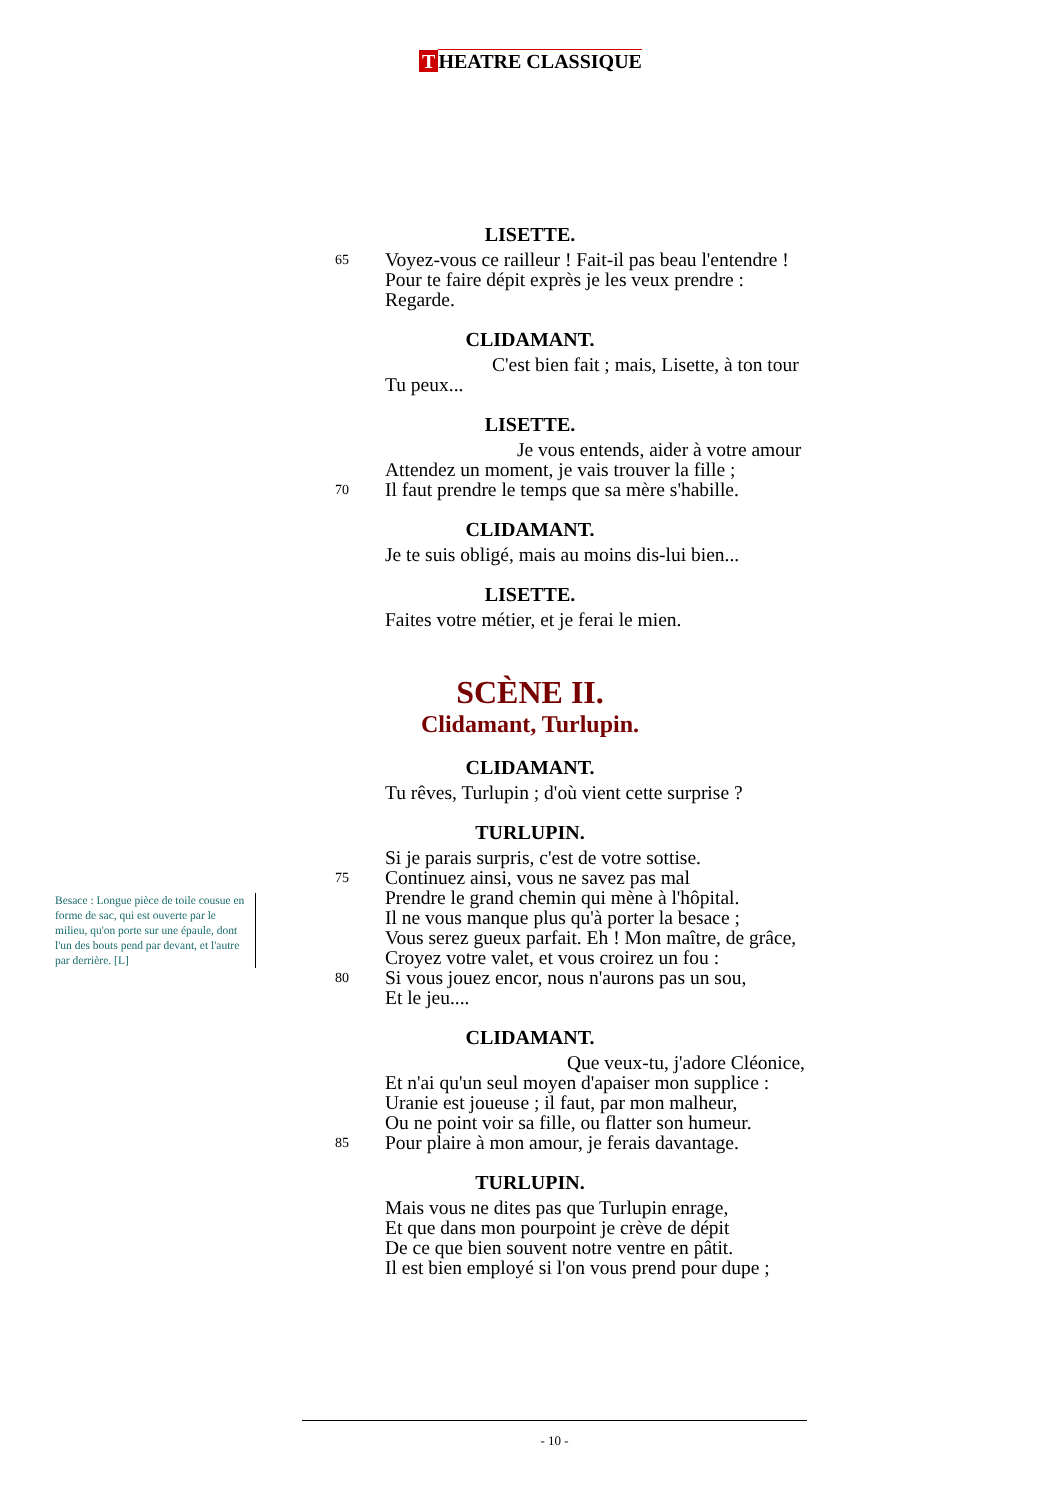T HEATRE CLASSIQUE
LISETTE.
65
Voyez-vous ce railleur ! Fait-il pas beau l'entendre !
Pour te faire dépit exprès je les veux prendre :
Regarde.
CLIDAMANT.
C'est bien fait ; mais, Lisette, à ton tour
Tu peux...
LISETTE.
70
Je vous entends, aider à votre amour
Attendez un moment, je vais trouver la fille ;
Il faut prendre le temps que sa mère s'habille.
CLIDAMANT.
Je te suis obligé, mais au moins dis-lui bien...
LISETTE.
Faites votre métier, et je ferai le mien.
SCÈNE II.
Clidamant, Turlupin.
CLIDAMANT.
Tu rêves, Turlupin ; d'où vient cette surprise ?
TURLUPIN.
Besace : Longue pièce de toile cousue en forme de sac, qui est ouverte par le milieu, qu'on porte sur une épaule, dont l'un des bouts pend par devant, et l'autre par derrière. [L]
75
80
Si je parais surpris, c'est de votre sottise.
Continuez ainsi, vous ne savez pas mal
Prendre le grand chemin qui mène à l'hôpital.
Il ne vous manque plus qu'à porter la besace ;
Vous serez gueux parfait. Eh ! Mon maître, de grâce,
Croyez votre valet, et vous croirez un fou :
Si vous jouez encor, nous n'aurons pas un sou,
Et le jeu....
CLIDAMANT.
85
Que veux-tu, j'adore Cléonice,
Et n'ai qu'un seul moyen d'apaiser mon supplice :
Uranie est joueuse ; il faut, par mon malheur,
Ou ne point voir sa fille, ou flatter son humeur.
Pour plaire à mon amour, je ferais davantage.
TURLUPIN.
Mais vous ne dites pas que Turlupin enrage,
Et que dans mon pourpoint je crève de dépit
De ce que bien souvent notre ventre en pâtit.
Il est bien employé si l'on vous prend pour dupe ;
- 10 -